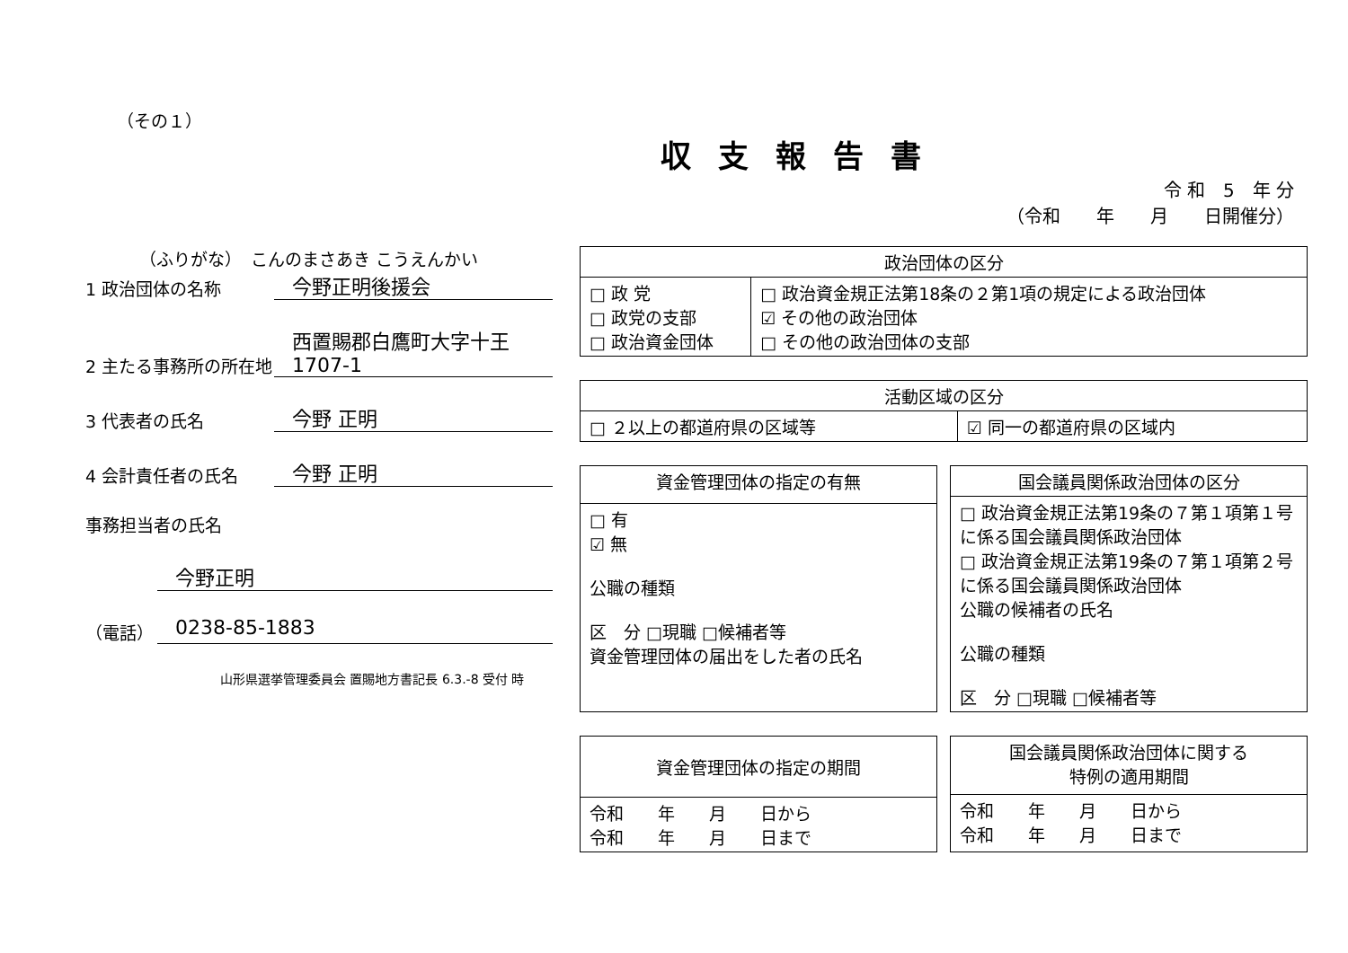（その１）
収支報告書
令 和　5　年 分
（令和　　年　　月　　日開催分）
（ふりがな）　こんのまさあき こうえんかい
1 政治団体の名称
今野正明後援会
2 主たる事務所の所在地
西置賜郡白鷹町大字十王1707-1
3 代表者の氏名
今野 正明
4 会計責任者の氏名
今野 正明
事務担当者の氏名
今野正明
（電話）
0238-85-1883
山形県選挙管理委員会 置賜地方書記長 6.3.-8 受付 時
| 政治団体の区分 | |
| --- | --- |
| □ 政 党 □ 政党の支部 □ 政治資金団体 | □ 政治資金規正法第18条の２第1項の規定による政治団体 ☑ その他の政治団体 □ その他の政治団体の支部 |
| 活動区域の区分 | |
| --- | --- |
| □ ２以上の都道府県の区域等 | ☑ 同一の都道府県の区域内 |
| 資金管理団体の指定の有無 |
| --- |
| □ 有 ☑ 無 公職の種類 区 分 □現職 □候補者等 資金管理団体の届出をした者の氏名 |
| 国会議員関係政治団体の区分 |
| --- |
| □ 政治資金規正法第19条の７第１項第１号に係る国会議員関係政治団体 □ 政治資金規正法第19条の７第１項第２号に係る国会議員関係政治団体 公職の候補者の氏名 公職の種類 区 分 □現職 □候補者等 |
| 資金管理団体の指定の期間 |
| --- |
| 令和 年 月 日から 令和 年 月 日まで |
| 国会議員関係政治団体に関する 特例の適用期間 |
| --- |
| 令和 年 月 日から 令和 年 月 日まで |